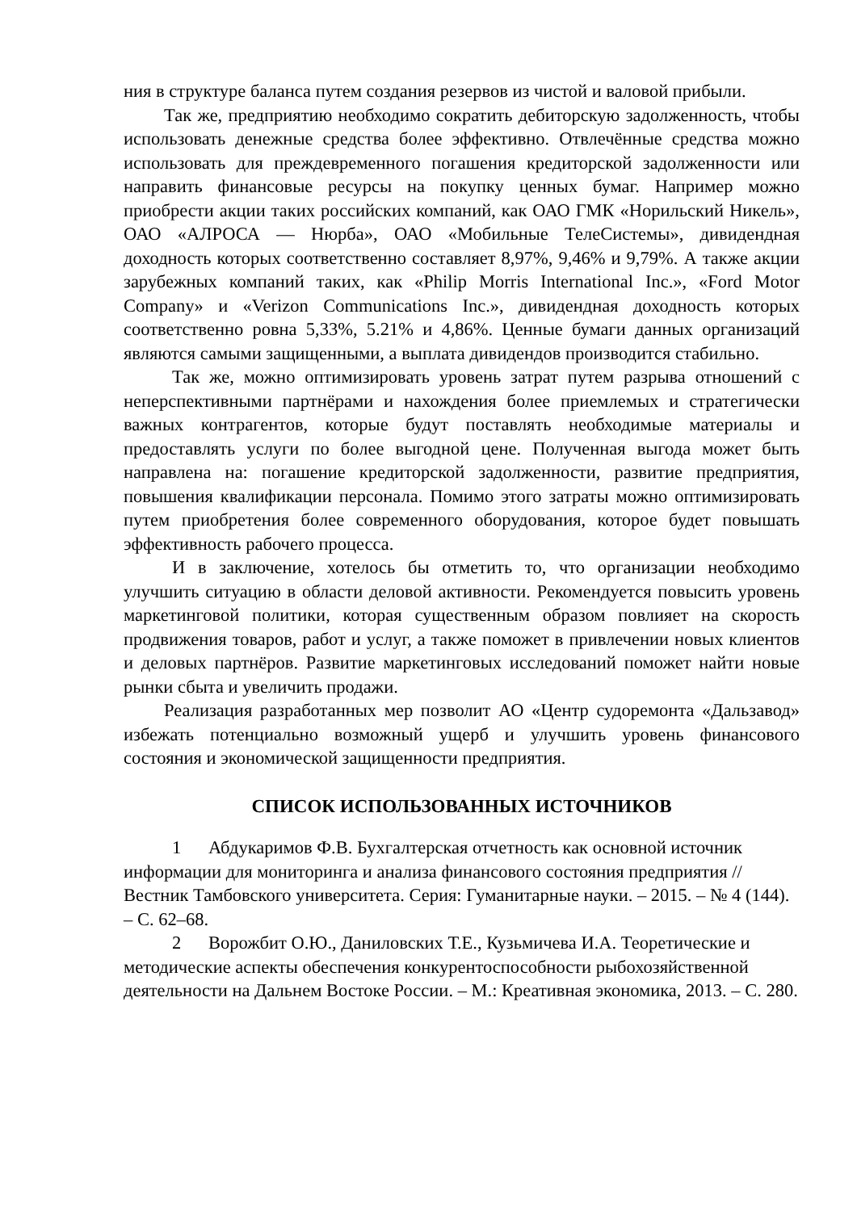ния в структуре баланса путем создания резервов из чистой и валовой прибыли.
Так же, предприятию необходимо сократить дебиторскую задолженность, чтобы использовать денежные средства более эффективно. Отвлечённые средства можно использовать для преждевременного погашения кредиторской задолженности или направить финансовые ресурсы на покупку ценных бумаг. Например можно приобрести акции таких российских компаний, как ОАО ГМК «Норильский Никель», ОАО «АЛРОСА — Нюрба», ОАО «Мобильные ТелеСистемы», дивидендная доходность которых соответственно составляет 8,97%, 9,46% и 9,79%. А также акции зарубежных компаний таких, как «Philip Morris International Inc.», «Ford Motor Company» и «Verizon Communications Inc.», дивидендная доходность которых соответственно ровна 5,33%, 5.21% и 4,86%. Ценные бумаги данных организаций являются самыми защищенными, а выплата дивидендов производится стабильно.
Так же, можно оптимизировать уровень затрат путем разрыва отношений с неперспективными партнёрами и нахождения более приемлемых и стратегически важных контрагентов, которые будут поставлять необходимые материалы и предоставлять услуги по более выгодной цене. Полученная выгода может быть направлена на: погашение кредиторской задолженности, развитие предприятия, повышения квалификации персонала. Помимо этого затраты можно оптимизировать путем приобретения более современного оборудования, которое будет повышать эффективность рабочего процесса.
И в заключение, хотелось бы отметить то, что организации необходимо улучшить ситуацию в области деловой активности. Рекомендуется повысить уровень маркетинговой политики, которая существенным образом повлияет на скорость продвижения товаров, работ и услуг, а также поможет в привлечении новых клиентов и деловых партнёров. Развитие маркетинговых исследований поможет найти новые рынки сбыта и увеличить продажи.
Реализация разработанных мер позволит АО «Центр судоремонта «Дальзавод» избежать потенциально возможный ущерб и улучшить уровень финансового состояния и экономической защищенности предприятия.
СПИСОК ИСПОЛЬЗОВАННЫХ ИСТОЧНИКОВ
1 Абдукаримов Ф.В. Бухгалтерская отчетность как основной источник информации для мониторинга и анализа финансового состояния предприятия // Вестник Тамбовского университета. Серия: Гуманитарные науки. – 2015. – № 4 (144). – С. 62–68.
2 Ворожбит О.Ю., Даниловских Т.Е., Кузьмичева И.А. Теоретические и методические аспекты обеспечения конкурентоспособности рыбохозяйственной деятельности на Дальнем Востоке России. – М.: Креативная экономика, 2013. – С. 280.